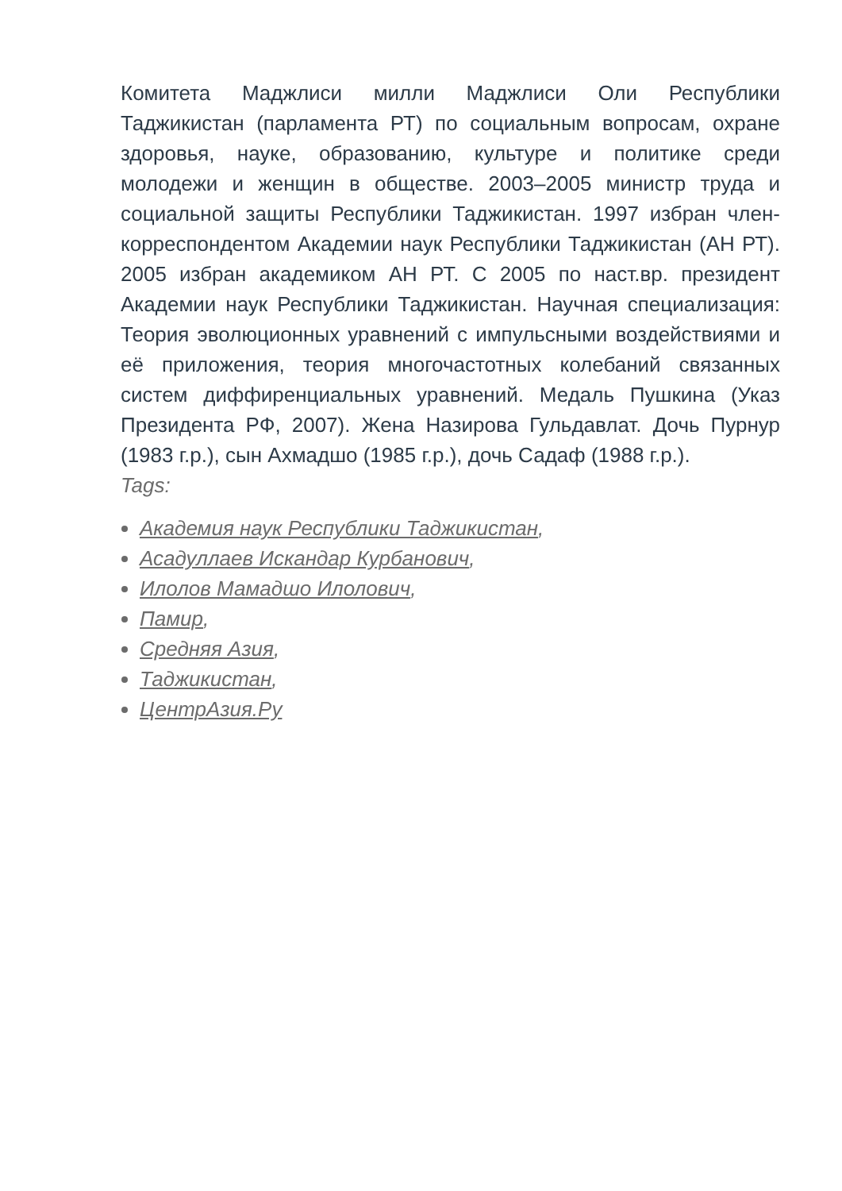Комитета Маджлиси милли Маджлиси Оли Республики Таджикистан (парламента РТ) по социальным вопросам, охране здоровья, науке, образованию, культуре и политике среди молодежи и женщин в обществе. 2003–2005 министр труда и социальной защиты Республики Таджикистан. 1997 избран член-корреспондентом Академии наук Республики Таджикистан (АН РТ). 2005 избран академиком АН РТ. С 2005 по наст.вр. президент Академии наук Республики Таджикистан. Научная специализация: Теория эволюционных уравнений с импульсными воздействиями и её приложения, теория многочастотных колебаний связанных систем диффиренциальных уравнений. Медаль Пушкина (Указ Президента РФ, 2007). Жена Назирова Гульдавлат. Дочь Пурнур (1983 г.р.), сын Ахмадшо (1985 г.р.), дочь Садаф (1988 г.р.).
Tags:
Академия наук Республики Таджикистан,
Асадуллаев Искандар Курбанович,
Илолов Мамадшо Илолович,
Памир,
Средняя Азия,
Таджикистан,
ЦентрАзия.Ру